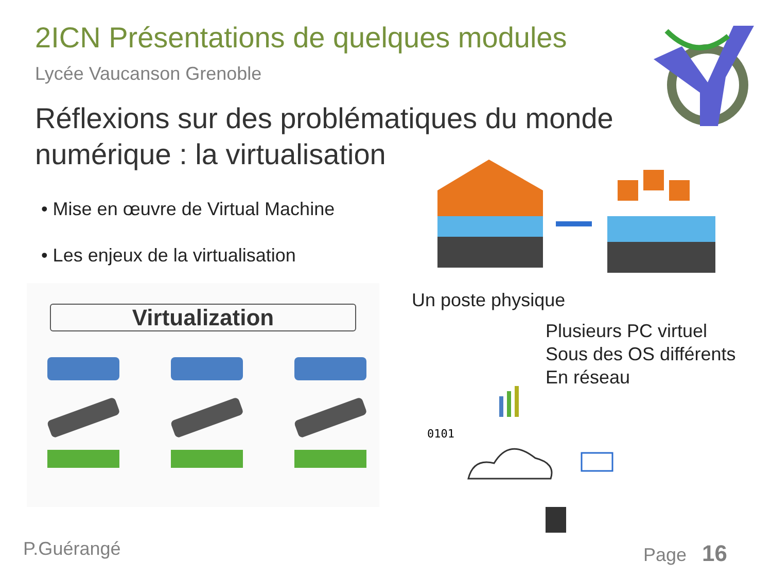2ICN Présentations de quelques modules
Lycée Vaucanson Grenoble
Réflexions sur des problématiques du monde numérique : la virtualisation
• Mise en œuvre de Virtual Machine
• Les enjeux de la virtualisation
Un poste physique
Plusieurs PC virtuel
Sous des OS différents
En réseau
Virtualization
0101
P.Guérangé Page 16